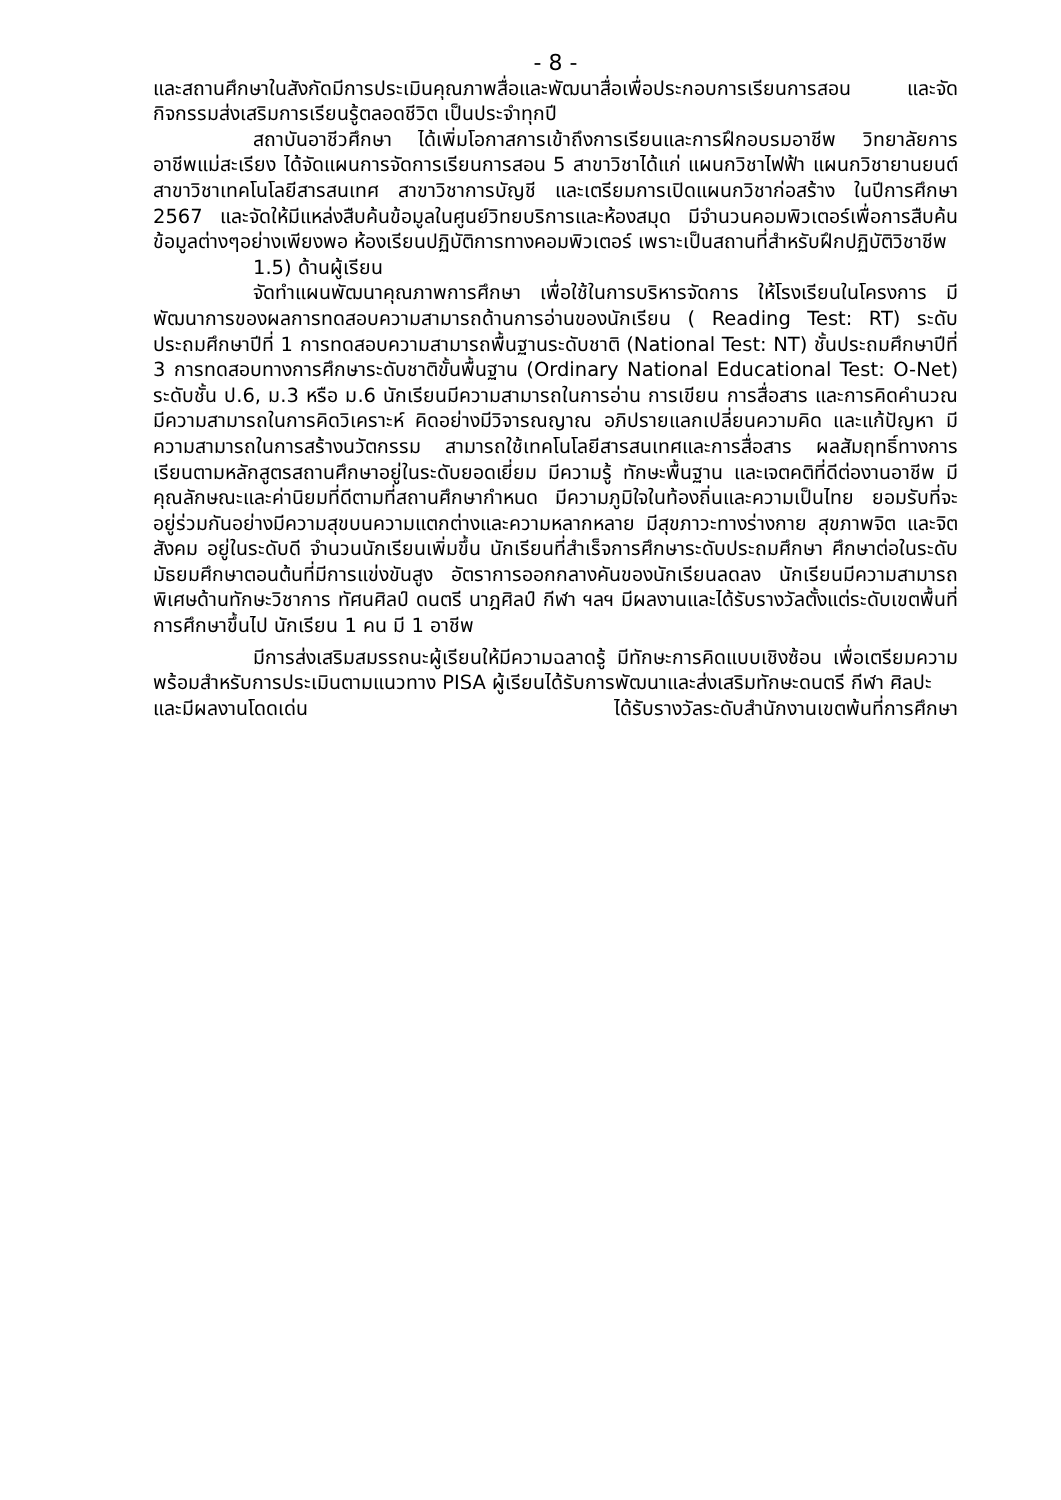- 8 -
และสถานศึกษาในสังกัดมีการประเมินคุณภาพสื่อและพัฒนาสื่อเพื่อประกอบการเรียนการสอน และจัดกิจกรรมส่งเสริมการเรียนรู้ตลอดชีวิต เป็นประจำทุกปี
สถาบันอาชีวศึกษา ได้เพิ่มโอกาสการเข้าถึงการเรียนและการฝึกอบรมอาชีพ วิทยาลัยการอาชีพแม่สะเรียง ได้จัดแผนการจัดการเรียนการสอน 5 สาขาวิชาได้แก่ แผนกวิชาไฟฟ้า แผนกวิชายานยนต์ สาขาวิชาเทคโนโลยีสารสนเทศ สาขาวิชาการบัญชี และเตรียมการเปิดแผนกวิชาก่อสร้าง ในปีการศึกษา 2567 และจัดให้มีแหล่งสืบค้นข้อมูลในศูนย์วิทยบริการและห้องสมุด มีจำนวนคอมพิวเตอร์เพื่อการสืบค้นข้อมูลต่างๆอย่างเพียงพอ ห้องเรียนปฏิบัติการทางคอมพิวเตอร์ เพราะเป็นสถานที่สำหรับฝึกปฏิบัติวิชาชีพ
1.5) ด้านผู้เรียน
จัดทำแผนพัฒนาคุณภาพการศึกษา เพื่อใช้ในการบริหารจัดการ ให้โรงเรียนในโครงการ มีพัฒนาการของผลการทดสอบความสามารถด้านการอ่านของนักเรียน ( Reading Test: RT) ระดับประถมศึกษาปีที่ 1 การทดสอบความสามารถพื้นฐานระดับชาติ (National Test: NT) ชั้นประถมศึกษาปีที่ 3 การทดสอบทางการศึกษาระดับชาติขั้นพื้นฐาน (Ordinary National Educational Test: O-Net) ระดับชั้น ป.6, ม.3 หรือ ม.6 นักเรียนมีความสามารถในการอ่าน การเขียน การสื่อสาร และการคิดคำนวณ มีความสามารถในการคิดวิเคราะห์ คิดอย่างมีวิจารณญาณ อภิปรายแลกเปลี่ยนความคิด และแก้ปัญหา มีความสามารถในการสร้างนวัตกรรม สามารถใช้เทคโนโลยีสารสนเทศและการสื่อสาร ผลสัมฤทธิ์ทางการเรียนตามหลักสูตรสถานศึกษาอยู่ในระดับยอดเยี่ยม มีความรู้ ทักษะพื้นฐาน และเจตคติที่ดีต่องานอาชีพ มีคุณลักษณะและค่านิยมที่ดีตามที่สถานศึกษากำหนด มีความภูมิใจในท้องถิ่นและความเป็นไทย ยอมรับที่จะอยู่ร่วมกันอย่างมีความสุขบนความแตกต่างและความหลากหลาย มีสุขภาวะทางร่างกาย สุขภาพจิต และจิตสังคม อยู่ในระดับดี จำนวนนักเรียนเพิ่มขึ้น นักเรียนที่สำเร็จการศึกษาระดับประถมศึกษา ศึกษาต่อในระดับมัธยมศึกษาตอนต้นที่มีการแข่งขันสูง อัตราการออกกลางคันของนักเรียนลดลง นักเรียนมีความสามารถพิเศษด้านทักษะวิชาการ ทัศนศิลป์ ดนตรี นาฎศิลป์ กีฬา ฯลฯ มีผลงานและได้รับรางวัลตั้งแต่ระดับเขตพื้นที่การศึกษาขึ้นไป นักเรียน 1 คน มี 1 อาชีพ
มีการส่งเสริมสมรรถนะผู้เรียนให้มีความฉลาดรู้ มีทักษะการคิดแบบเชิงซ้อน เพื่อเตรียมความพร้อมสำหรับการประเมินตามแนวทาง PISA ผู้เรียนได้รับการพัฒนาและส่งเสริมทักษะดนตรี กีฬา ศิลปะ
และมีผลงานโดดเด่น ได้รับรางวัลระดับสำนักงานเขตพ้นที่การศึกษา